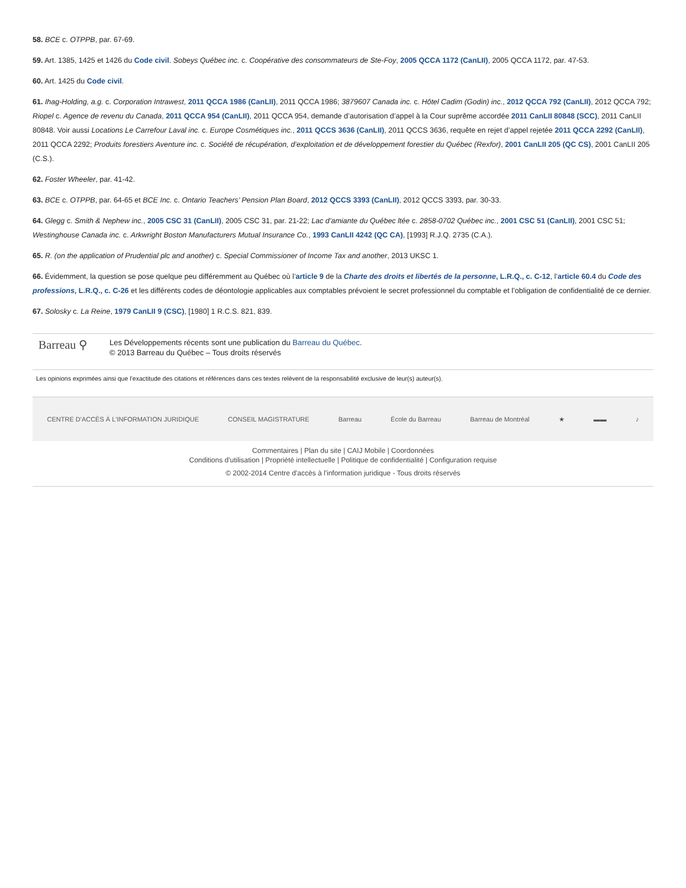58. BCE c. OTPPB, par. 67-69.
59. Art. 1385, 1425 et 1426 du Code civil. Sobeys Québec inc. c. Coopérative des consommateurs de Ste-Foy, 2005 QCCA 1172 (CanLII), 2005 QCCA 1172, par. 47-53.
60. Art. 1425 du Code civil.
61. Ihag-Holding, a.g. c. Corporation Intrawest, 2011 QCCA 1986 (CanLII), 2011 QCCA 1986; 3879607 Canada inc. c. Hôtel Cadim (Godin) inc., 2012 QCCA 792 (CanLII), 2012 QCCA 792; Riopel c. Agence de revenu du Canada, 2011 QCCA 954 (CanLII), 2011 QCCA 954, demande d’autorisation d’appel à la Cour suprême accordée 2011 CanLII 80848 (SCC), 2011 CanLII 80848. Voir aussi Locations Le Carrefour Laval inc. c. Europe Cosmétiques inc., 2011 QCCS 3636 (CanLII), 2011 QCCS 3636, requête en rejet d’appel rejetée 2011 QCCA 2292 (CanLII), 2011 QCCA 2292; Produits forestiers Aventure inc. c. Société de récupération, d’exploitation et de développement forestier du Québec (Rexfor), 2001 CanLII 205 (QC CS), 2001 CanLII 205 (C.S.).
62. Foster Wheeler, par. 41-42.
63. BCE c. OTPPB, par. 64-65 et BCE Inc. c. Ontario Teachers’ Pension Plan Board, 2012 QCCS 3393 (CanLII), 2012 QCCS 3393, par. 30-33.
64. Glegg c. Smith & Nephew inc., 2005 CSC 31 (CanLII), 2005 CSC 31, par. 21-22; Lac d’amiante du Québec ltée c. 2858-0702 Québec inc., 2001 CSC 51 (CanLII), 2001 CSC 51; Westinghouse Canada inc. c. Arkwright Boston Manufacturers Mutual Insurance Co., 1993 CanLII 4242 (QC CA), [1993] R.J.Q. 2735 (C.A.).
65. R. (on the application of Prudential plc and another) c. Special Commissioner of Income Tax and another, 2013 UKSC 1.
66. Évidemment, la question se pose quelque peu différemment au Québec où l’article 9 de la Charte des droits et libertés de la personne, L.R.Q., c. C-12, l’article 60.4 du Code des professions, L.R.Q., c. C-26 et les différents codes de déontologie applicables aux comptables prévoient le secret professionnel du comptable et l’obligation de confidentialité de ce dernier.
67. Solosky c. La Reine, 1979 CanLII 9 (CSC), [1980] 1 R.C.S. 821, 839.
Barreau ⚲
Les Développements récents sont une publication du Barreau du Québec.
© 2013 Barreau du Québec – Tous droits réservés
Les opinions exprimées ainsi que l’exactitude des citations et références dans ces textes relèvent de la responsabilité exclusive de leur(s) auteur(s).
CENTRE D'ACCÈS À L'INFORMATION JURIDIQUE CONSEIL MAGISTRATURE Barreau École du Barreau Barreau de Montréal ★ ▬▬ ♪
Commentaires | Plan du site | CAIJ Mobile | Coordonnées
Conditions d'utilisation | Propriété intellectuelle | Politique de confidentialité | Configuration requise
© 2002-2014 Centre d'accès à l'information juridique - Tous droits réservés